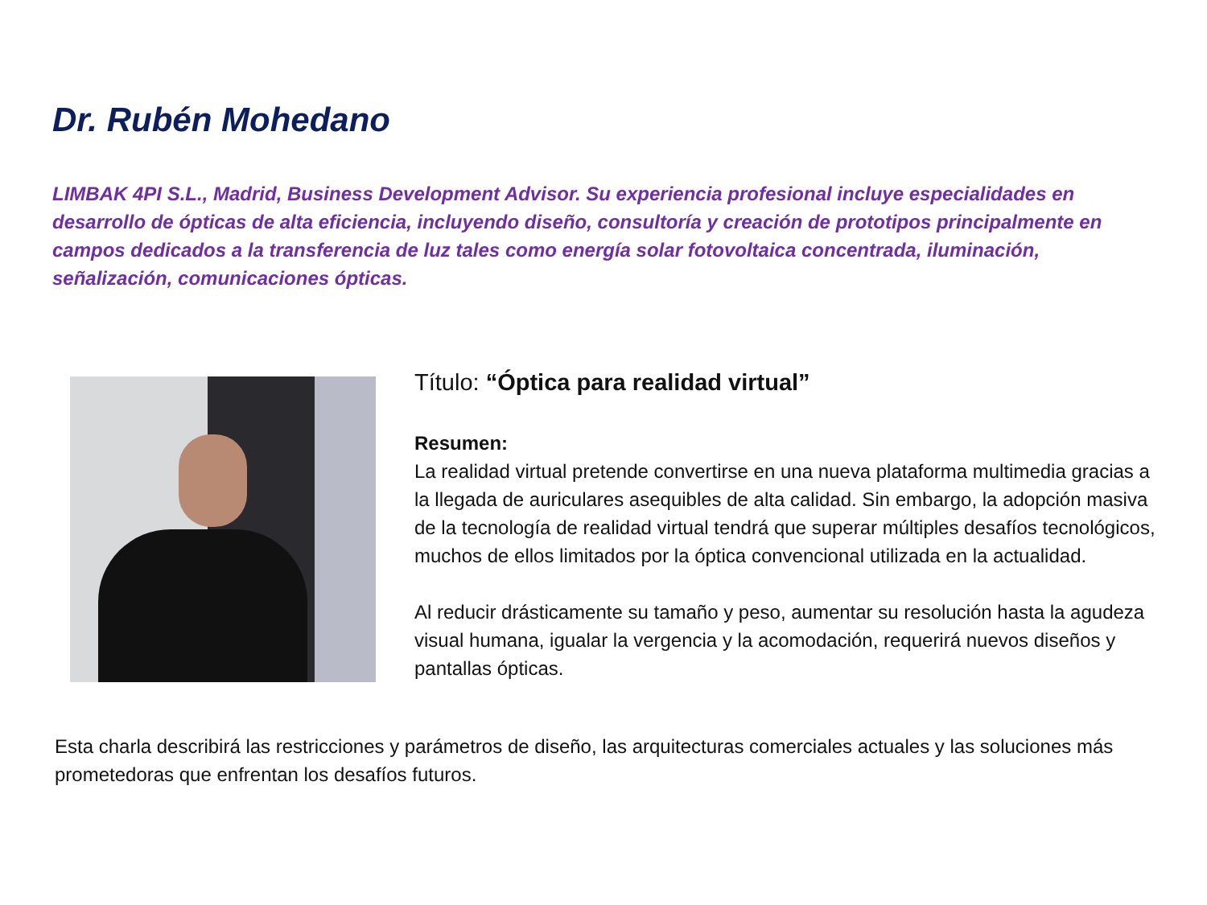Dr. Rubén Mohedano
LIMBAK 4PI S.L., Madrid, Business Development Advisor. Su experiencia profesional incluye especialidades en desarrollo de ópticas de alta eficiencia, incluyendo diseño, consultoría y creación de prototipos principalmente en campos dedicados a la transferencia de luz tales como energía solar fotovoltaica concentrada, iluminación, señalización, comunicaciones ópticas.
Título: “Óptica para realidad virtual”
Resumen:
La realidad virtual pretende convertirse en una nueva plataforma multimedia gracias a la llegada de auriculares asequibles de alta calidad. Sin embargo, la adopción masiva de la tecnología de realidad virtual tendrá que superar múltiples desafíos tecnológicos, muchos de ellos limitados por la óptica convencional utilizada en la actualidad.
Al reducir drásticamente su tamaño y peso, aumentar su resolución hasta la agudeza visual humana, igualar la vergencia y la acomodación, requerirá nuevos diseños y pantallas ópticas.
Esta charla describirá las restricciones y parámetros de diseño, las arquitecturas comerciales actuales y las soluciones más prometedoras que enfrentan los desafíos futuros.